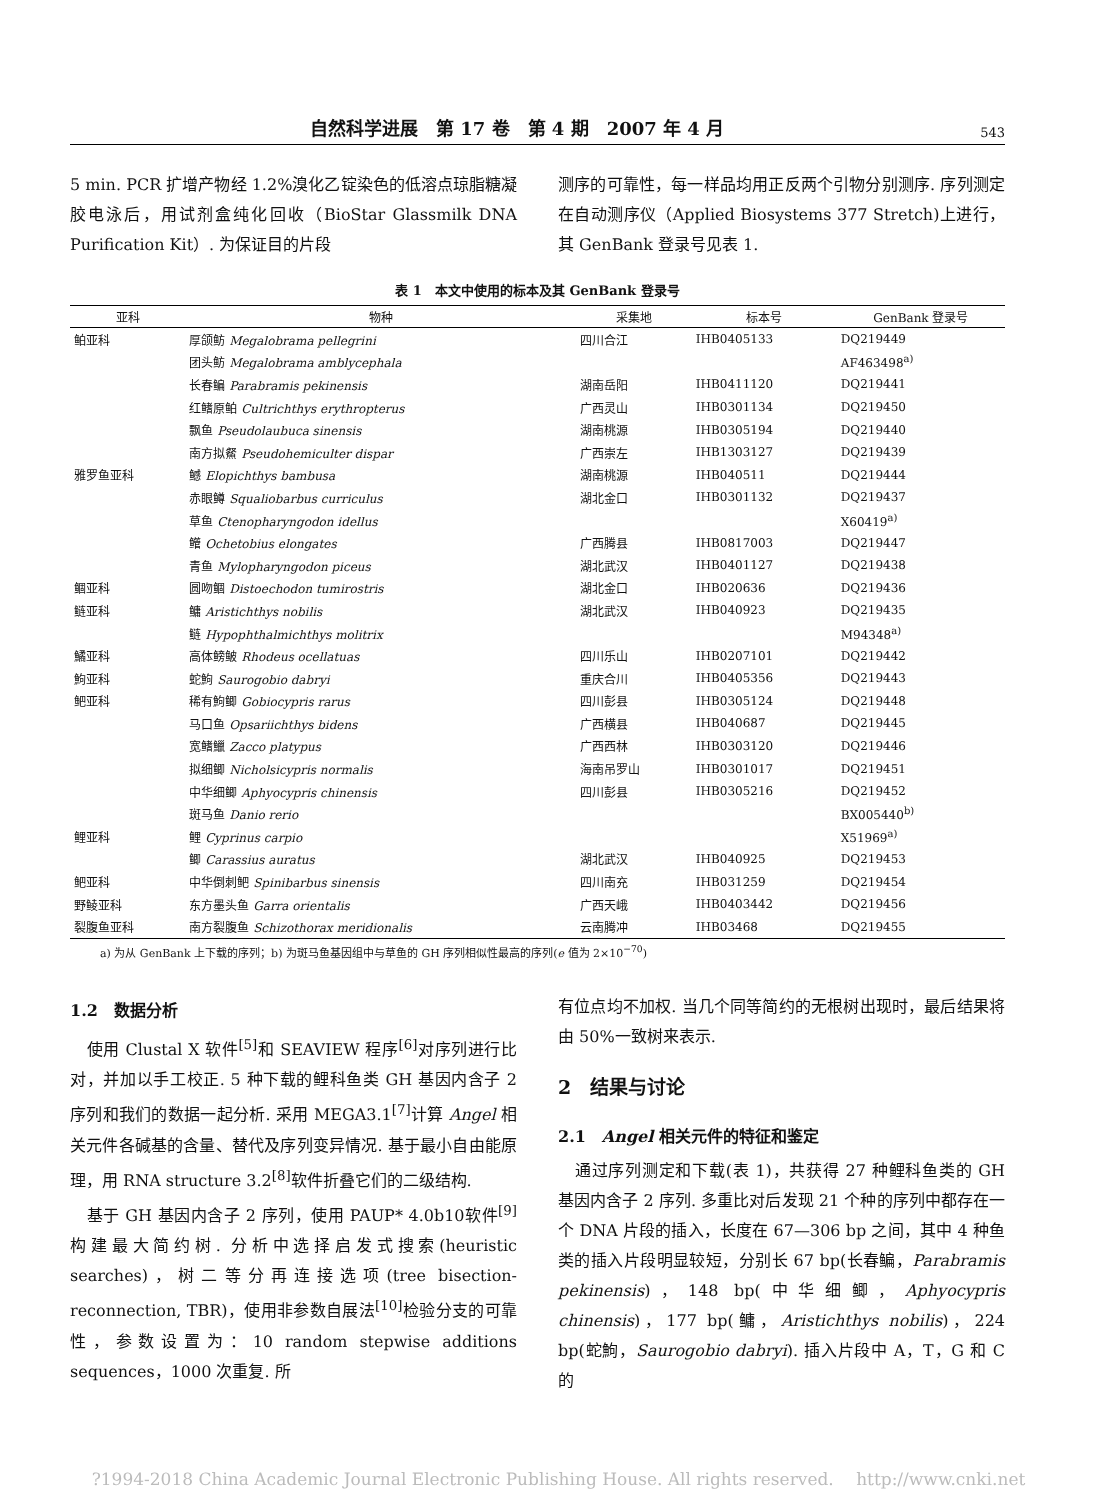自然科学进展　第 17 卷　第 4 期　2007 年 4 月 543
5 min. PCR 扩增产物经 1.2%溴化乙锭染色的低溶点琼脂糖凝胶电泳后，用试剂盒纯化回收（BioStar Glassmilk DNA Purification Kit）. 为保证目的片段
测序的可靠性，每一样品均用正反两个引物分别测序. 序列测定在自动测序仪（Applied Biosystems 377 Stretch)上进行，其 GenBank 登录号见表 1.
表 1 本文中使用的标本及其 GenBank 登录号
| 亚科 | 物种 | 采集地 | 标本号 | GenBank 登录号 |
| --- | --- | --- | --- | --- |
| 鲌亚科 | 厚颌鲂 Megalobrama pellegrini | 四川合江 | IHB0405133 | DQ219449 |
| | 团头鲂 Megalobrama amblycephala | | | AF463498<sup>a)</sup> |
| | 长春鳊 Parabramis pekinensis | 湖南岳阳 | IHB0411120 | DQ219441 |
| | 红鳍原鲌 Cultrichthys erythropterus | 广西灵山 | IHB0301134 | DQ219450 |
| | 飘鱼 Pseudolaubuca sinensis | 湖南桃源 | IHB0305194 | DQ219440 |
| | 南方拟䱗 Pseudohemiculter dispar | 广西崇左 | IHB1303127 | DQ219439 |
| 雅罗鱼亚科 | 鳡 Elopichthys bambusa | 湖南桃源 | IHB040511 | DQ219444 |
| | 赤眼鳟 Squaliobarbus curriculus | 湖北金口 | IHB0301132 | DQ219437 |
| | 草鱼 Ctenopharyngodon idellus | | | X60419<sup>a)</sup> |
| | 鳤 Ochetobius elongates | 广西腾县 | IHB0817003 | DQ219447 |
| | 青鱼 Mylopharyngodon piceus | 湖北武汉 | IHB0401127 | DQ219438 |
| 鲴亚科 | 圆吻鲴 Distoechodon tumirostris | 湖北金口 | IHB020636 | DQ219436 |
| 鲢亚科 | 鳙 Aristichthys nobilis | 湖北武汉 | IHB040923 | DQ219435 |
| | 鲢 Hypophthalmichthys molitrix | | | M94348<sup>a)</sup> |
| 鱊亚科 | 高体鳑鲏 Rhodeus ocellatuas | 四川乐山 | IHB0207101 | DQ219442 |
| 鮈亚科 | 蛇鮈 Saurogobio dabryi | 重庆合川 | IHB0405356 | DQ219443 |
| 鲃亚科 | 稀有鮈鲫 Gobiocypris rarus | 四川彭县 | IHB0305124 | DQ219448 |
| | 马口鱼 Opsariichthys bidens | 广西横县 | IHB040687 | DQ219445 |
| | 宽鳍鱲 Zacco platypus | 广西西林 | IHB0303120 | DQ219446 |
| | 拟细鲫 Nicholsicypris normalis | 海南吊罗山 | IHB0301017 | DQ219451 |
| | 中华细鲫 Aphyocypris chinensis | 四川彭县 | IHB0305216 | DQ219452 |
| | 斑马鱼 Danio rerio | | | BX005440<sup>b)</sup> |
| 鲤亚科 | 鲤 Cyprinus carpio | | | X51969<sup>a)</sup> |
| | 鲫 Carassius auratus | 湖北武汉 | IHB040925 | DQ219453 |
| 鲃亚科 | 中华倒刺鲃 Spinibarbus sinensis | 四川南充 | IHB031259 | DQ219454 |
| 野鲮亚科 | 东方墨头鱼 Garra orientalis | 广西天峨 | IHB0403442 | DQ219456 |
| 裂腹鱼亚科 | 南方裂腹鱼 Schizothorax meridionalis | 云南腾冲 | IHB03468 | DQ219455 |
a) 为从 GenBank 上下载的序列；b) 为斑马鱼基因组中与草鱼的 GH 序列相似性最高的序列(e 值为 2×10<sup>−70</sup>)
1.2　数据分析
　使用 Clustal X 软件<sup>[5]</sup>和 SEAVIEW 程序<sup>[6]</sup>对序列进行比对，并加以手工校正. 5 种下载的鲤科鱼类 GH 基因内含子 2 序列和我们的数据一起分析. 采用 MEGA3.1<sup>[7]</sup>计算 Angel 相关元件各碱基的含量、替代及序列变异情况. 基于最小自由能原理，用 RNA structure 3.2<sup>[8]</sup>软件折叠它们的二级结构.
　基于 GH 基因内含子 2 序列，使用 PAUP* 4.0b10软件<sup>[9]</sup>构建最大简约树. 分析中选择启发式搜索(heuristic searches)，树二等分再连接选项(tree bisection-reconnection, TBR)，使用非参数自展法<sup>[10]</sup>检验分支的可靠性，参数设置为：10 random stepwise additions sequences，1000 次重复. 所
有位点均不加权. 当几个同等简约的无根树出现时，最后结果将由 50%一致树来表示.
2　结果与讨论
2.1　Angel 相关元件的特征和鉴定
　通过序列测定和下载(表 1)，共获得 27 种鲤科鱼类的 GH 基因内含子 2 序列. 多重比对后发现 21 个种的序列中都存在一个 DNA 片段的插入，长度在 67—306 bp 之间，其中 4 种鱼类的插入片段明显较短，分别长 67 bp(长春鳊，Parabramis pekinensis)，148 bp(中华细鲫，Aphyocypris chinensis)，177 bp(鳙，Aristichthys nobilis)，224 bp(蛇鮈，Saurogobio dabryi). 插入片段中 A，T，G 和 C 的
?1994-2018 China Academic Journal Electronic Publishing House. All rights reserved.　 http://www.cnki.net